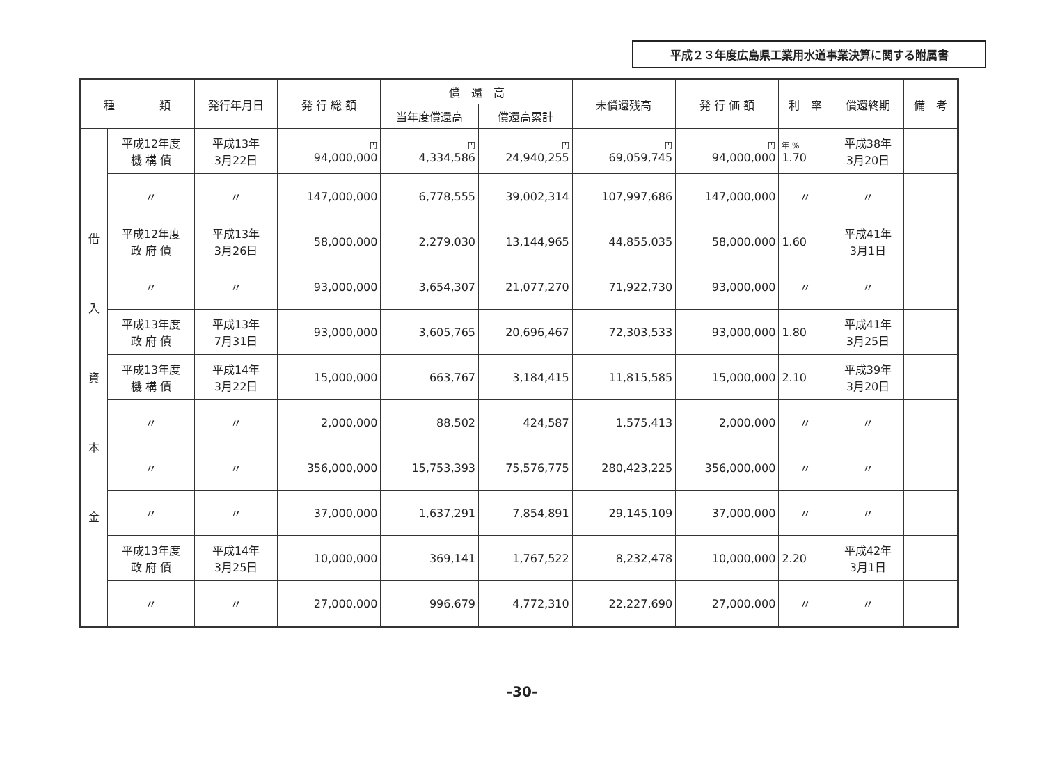平成２３年度広島県工業用水道事業決算に関する附属書
| 種 類 | | 発行年月日 | 発 行 総 額 | 償 還 高 | | 未償還残高 | 発 行 価 額 | 利 率 | 償還終期 | 備 考 |
| --- | --- | --- | --- | --- | --- | --- | --- | --- | --- | --- |
| | | | | 当年度償還高 | 償還高累計 | | | | | |
| 借 入 資 本 金 | 平成12年度 機 構 債 | 平成13年 3月22日 | 円 94,000,000 | 円 4,334,586 | 円 24,940,255 | 円 69,059,745 | 円 94,000,000 | 年 % 1.70 | 平成38年 3月20日 | |
| | 〃 | 〃 | 147,000,000 | 6,778,555 | 39,002,314 | 107,997,686 | 147,000,000 | 〃 | 〃 | |
| | 平成12年度 政 府 債 | 平成13年 3月26日 | 58,000,000 | 2,279,030 | 13,144,965 | 44,855,035 | 58,000,000 | 1.60 | 平成41年 3月1日 | |
| | 〃 | 〃 | 93,000,000 | 3,654,307 | 21,077,270 | 71,922,730 | 93,000,000 | 〃 | 〃 | |
| | 平成13年度 政 府 債 | 平成13年 7月31日 | 93,000,000 | 3,605,765 | 20,696,467 | 72,303,533 | 93,000,000 | 1.80 | 平成41年 3月25日 | |
| | 平成13年度 機 構 債 | 平成14年 3月22日 | 15,000,000 | 663,767 | 3,184,415 | 11,815,585 | 15,000,000 | 2.10 | 平成39年 3月20日 | |
| | 〃 | 〃 | 2,000,000 | 88,502 | 424,587 | 1,575,413 | 2,000,000 | 〃 | 〃 | |
| | 〃 | 〃 | 356,000,000 | 15,753,393 | 75,576,775 | 280,423,225 | 356,000,000 | 〃 | 〃 | |
| | 〃 | 〃 | 37,000,000 | 1,637,291 | 7,854,891 | 29,145,109 | 37,000,000 | 〃 | 〃 | |
| | 平成13年度 政 府 債 | 平成14年 3月25日 | 10,000,000 | 369,141 | 1,767,522 | 8,232,478 | 10,000,000 | 2.20 | 平成42年 3月1日 | |
| | 〃 | 〃 | 27,000,000 | 996,679 | 4,772,310 | 22,227,690 | 27,000,000 | 〃 | 〃 | |
-30-